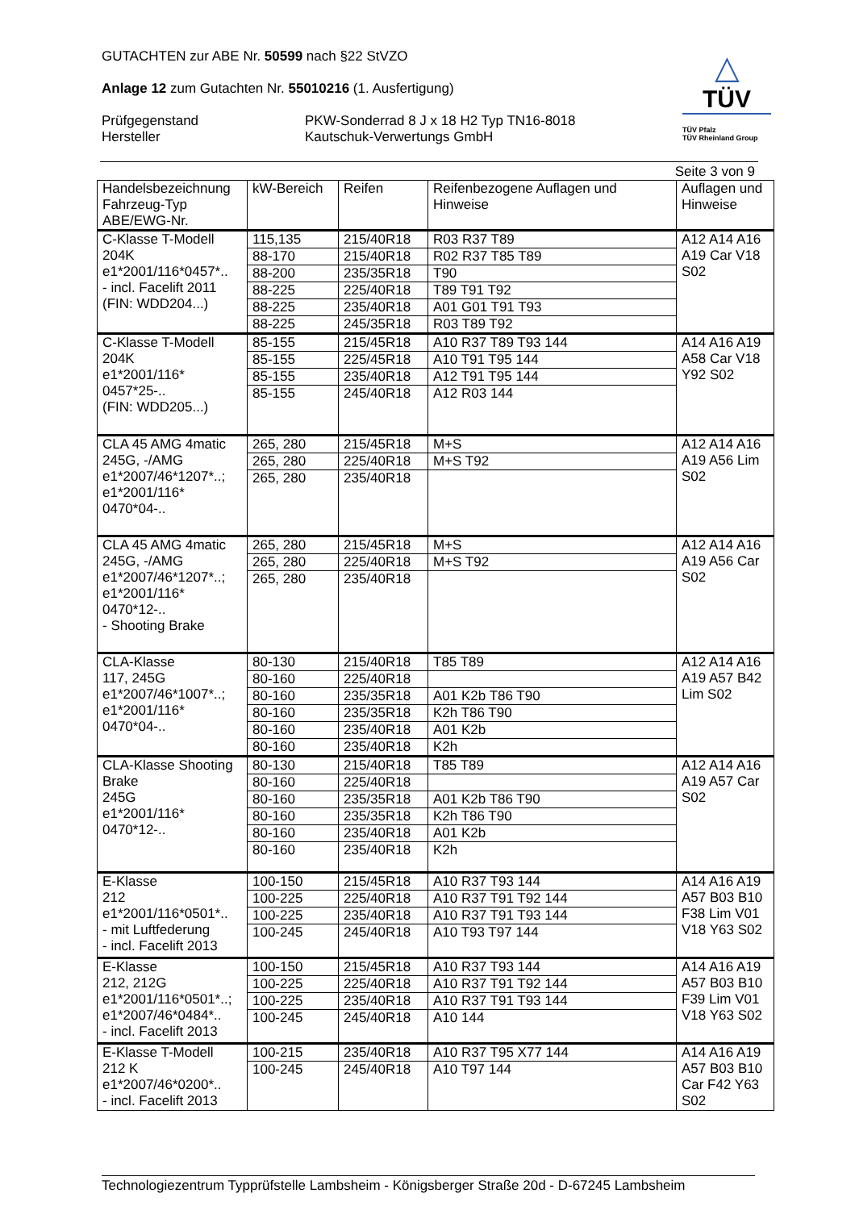GUTACHTEN zur ABE Nr. 50599 nach §22 StVZO
Anlage 12 zum Gutachten Nr. 55010216 (1. Ausfertigung)
Prüfgegenstand
Hersteller
PKW-Sonderrad 8 J x 18 H2 Typ TN16-8018
Kautschuk-Verwertungs GmbH
△
TÜV
TÜV Pfalz
TÜV Rheinland Group
Seite 3 von 9
| Handelsbezeichnung Fahrzeug-Typ ABE/EWG-Nr. | kW-Bereich | Reifen | Reifenbezogene Auflagen und Hinweise | Auflagen und Hinweise |
| --- | --- | --- | --- | --- |
| C-Klasse T-Modell 204K e1*2001/116*0457*.. - incl. Facelift 2011 (FIN: WDD204...) | 115,135 | 215/40R18 | R03 R37 T89 | A12 A14 A16 A19 Car V18 S02 |
| | 88-170 | 215/40R18 | R02 R37 T85 T89 | |
| | 88-200 | 235/35R18 | T90 | |
| | 88-225 | 225/40R18 | T89 T91 T92 | |
| | 88-225 | 235/40R18 | A01 G01 T91 T93 | |
| | 88-225 | 245/35R18 | R03 T89 T92 | |
| C-Klasse T-Modell 204K e1*2001/116* 0457*25-.. (FIN: WDD205...) | 85-155 | 215/45R18 | A10 R37 T89 T93 144 | A14 A16 A19 A58 Car V18 Y92 S02 |
| | 85-155 | 225/45R18 | A10 T91 T95 144 | |
| | 85-155 | 235/40R18 | A12 T91 T95 144 | |
| | 85-155 | 245/40R18 | A12 R03 144 | |
| CLA 45 AMG 4matic 245G, -/AMG e1*2007/46*1207*..; e1*2001/116* 0470*04-.. | 265, 280 | 215/45R18 | M+S | A12 A14 A16 A19 A56 Lim S02 |
| | 265, 280 | 225/40R18 | M+S T92 | |
| | 265, 280 | 235/40R18 | | |
| CLA 45 AMG 4matic 245G, -/AMG e1*2007/46*1207*..; e1*2001/116* 0470*12-.. - Shooting Brake | 265, 280 | 215/45R18 | M+S | A12 A14 A16 A19 A56 Car S02 |
| | 265, 280 | 225/40R18 | M+S T92 | |
| | 265, 280 | 235/40R18 | | |
| CLA-Klasse 117, 245G e1*2007/46*1007*..; e1*2001/116* 0470*04-.. | 80-130 | 215/40R18 | T85 T89 | A12 A14 A16 A19 A57 B42 Lim S02 |
| | 80-160 | 225/40R18 | | |
| | 80-160 | 235/35R18 | A01 K2b T86 T90 | |
| | 80-160 | 235/35R18 | K2h T86 T90 | |
| | 80-160 | 235/40R18 | A01 K2b | |
| | 80-160 | 235/40R18 | K2h | |
| CLA-Klasse Shooting Brake 245G e1*2001/116* 0470*12-.. | 80-130 | 215/40R18 | T85 T89 | A12 A14 A16 A19 A57 Car S02 |
| | 80-160 | 225/40R18 | | |
| | 80-160 | 235/35R18 | A01 K2b T86 T90 | |
| | 80-160 | 235/35R18 | K2h T86 T90 | |
| | 80-160 | 235/40R18 | A01 K2b | |
| | 80-160 | 235/40R18 | K2h | |
| E-Klasse 212 e1*2001/116*0501*.. - mit Luftfederung - incl. Facelift 2013 | 100-150 | 215/45R18 | A10 R37 T93 144 | A14 A16 A19 A57 B03 B10 F38 Lim V01 V18 Y63 S02 |
| | 100-225 | 225/40R18 | A10 R37 T91 T92 144 | |
| | 100-225 | 235/40R18 | A10 R37 T91 T93 144 | |
| | 100-245 | 245/40R18 | A10 T93 T97 144 | |
| E-Klasse 212, 212G e1*2001/116*0501*..; e1*2007/46*0484*.. - incl. Facelift 2013 | 100-150 | 215/45R18 | A10 R37 T93 144 | A14 A16 A19 A57 B03 B10 F39 Lim V01 V18 Y63 S02 |
| | 100-225 | 225/40R18 | A10 R37 T91 T92 144 | |
| | 100-225 | 235/40R18 | A10 R37 T91 T93 144 | |
| | 100-245 | 245/40R18 | A10 144 | |
| E-Klasse T-Modell 212 K e1*2007/46*0200*.. - incl. Facelift 2013 | 100-215 | 235/40R18 | A10 R37 T95 X77 144 | A14 A16 A19 A57 B03 B10 Car F42 Y63 S02 |
| | 100-245 | 245/40R18 | A10 T97 144 | |
Technologiezentrum Typprüfstelle Lambsheim - Königsberger Straße 20d - D-67245 Lambsheim